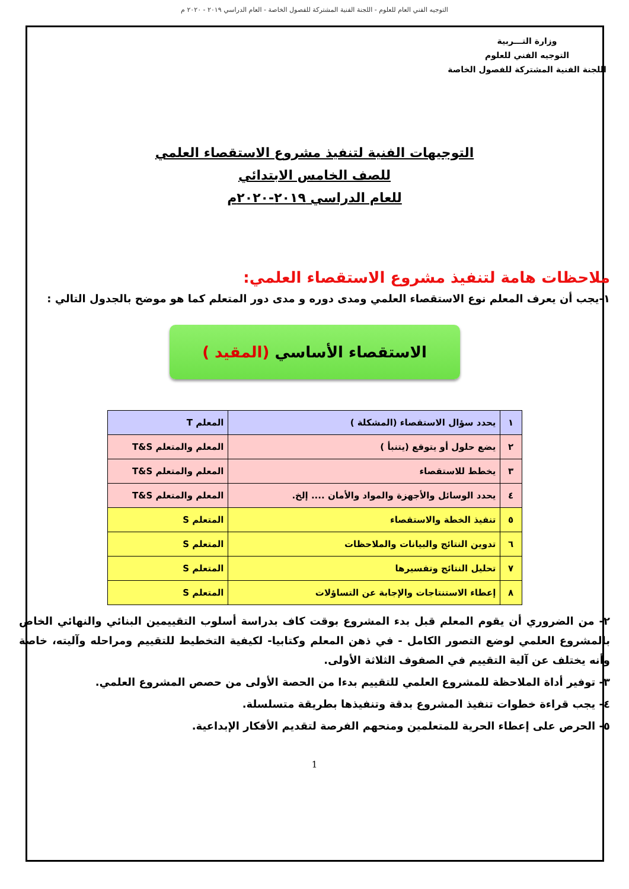التوجيه الفني العام للعلوم - اللجنة الفنية المشتركة للفصول الخاصة - العام الدراسي ٢٠١٩ - ٢٠٢٠ م
وزارة التـــربية
التوجيه الفني للعلوم
اللجنة الفنية المشتركة للفصول الخاصة
التوجيهات الفنية لتنفيذ مشروع الاستقصاء العلمي
للصف الخامس الابتدائي
للعام الدراسي ٢٠١٩-٢٠٢٠م
ملاحظات هامة لتنفيذ مشروع الاستقصاء العلمي:
١-يجب أن يعرف المعلم نوع الاستقصاء العلمي ومدى دوره و مدى دور المتعلم كما هو موضح بالجدول التالي :
الاستقصاء الأساسي (المقيد )
| ١ | يحدد سؤال الاستقصاء (المشكلة ) | المعلم T |
| ٢ | يضع حلول أو يتوقع (يتنبأ ) | المعلم والمتعلم T&S |
| ٣ | يخطط للاستقصاء | المعلم والمتعلم T&S |
| ٤ | يحدد الوسائل والأجهزة والمواد والأمان .... إلخ. | المعلم والمتعلم T&S |
| ٥ | تنفيذ الخطة والاستقصاء | المتعلم S |
| ٦ | تدوين النتائج والبيانات والملاحظات | المتعلم S |
| ٧ | تحليل النتائج وتفسيرها | المتعلم S |
| ٨ | إعطاء الاستنتاجات والإجابة عن التساؤلات | المتعلم S |
٢- من الضروري أن يقوم المعلم قبل بدء المشروع بوقت كاف بدراسة أسلوب التقييمين البنائي والنهائي الخاص بالمشروع العلمي لوضع التصور الكامل - في ذهن المعلم وكتابيا- لكيفية التخطيط للتقييم ومراحله وآليته، خاصة وأنه يختلف عن آلية التقييم في الصفوف الثلاثة الأولى.
٣- توفير أداة الملاحظة للمشروع العلمي للتقييم بدءا من الحصة الأولى من حصص المشروع العلمي.
٤- يجب قراءة خطوات تنفيذ المشروع بدقة وتنفيذها بطريقة متسلسلة.
٥- الحرص على إعطاء الحرية للمتعلمين ومنحهم الفرصة لتقديم الأفكار الإبداعية.
1